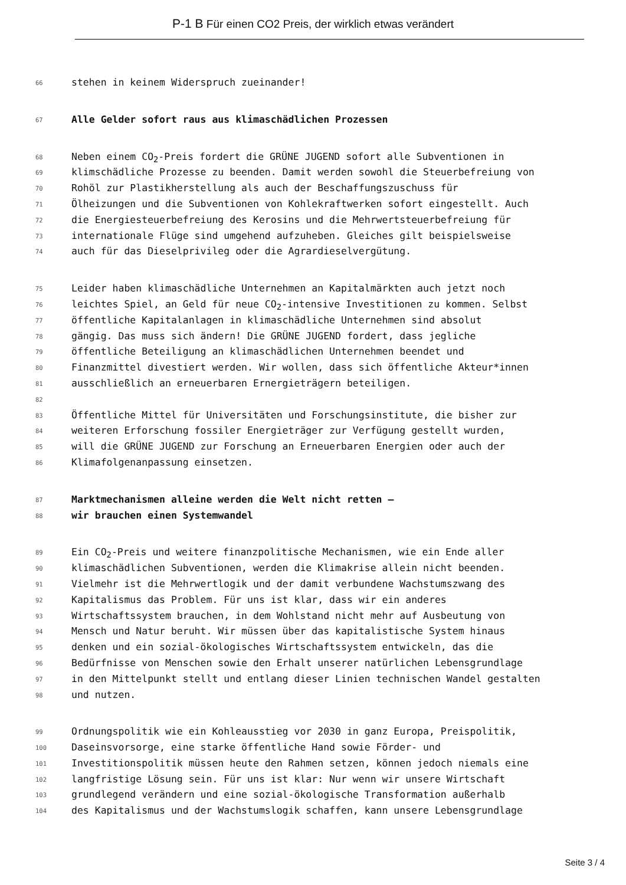P-1 B Für einen CO2 Preis, der wirklich etwas verändert
66 stehen in keinem Widerspruch zueinander!
67 Alle Gelder sofort raus aus klimaschädlichen Prozessen
68 Neben einem CO<sub>2</sub>-Preis fordert die GRÜNE JUGEND sofort alle Subventionen in
69 klimschädliche Prozesse zu beenden. Damit werden sowohl die Steuerbefreiung von
70 Rohöl zur Plastikherstellung als auch der Beschaffungszuschuss für
71 Ölheizungen und die Subventionen von Kohlekraftwerken sofort eingestellt. Auch
72 die Energiesteuerbefreiung des Kerosins und die Mehrwertsteuerbefreiung für
73 internationale Flüge sind umgehend aufzuheben. Gleiches gilt beispielsweise
74 auch für das Dieselprivileg oder die Agrardieselvergütung.
75 Leider haben klimaschädliche Unternehmen an Kapitalmärkten auch jetzt noch
76 leichtes Spiel, an Geld für neue CO<sub>2</sub>-intensive Investitionen zu kommen. Selbst
77 öffentliche Kapitalanlagen in klimaschädliche Unternehmen sind absolut
78 gängig. Das muss sich ändern! Die GRÜNE JUGEND fordert, dass jegliche
79 öffentliche Beteiligung an klimaschädlichen Unternehmen beendet und
80 Finanzmittel divestiert werden. Wir wollen, dass sich öffentliche Akteur*innen
81 ausschließlich an erneuerbaren Ernergieträgern beteiligen.
82
83 Öffentliche Mittel für Universitäten und Forschungsinstitute, die bisher zur
84 weiteren Erforschung fossiler Energieträger zur Verfügung gestellt wurden,
85 will die GRÜNE JUGEND zur Forschung an Erneuerbaren Energien oder auch der
86 Klimafolgenanpassung einsetzen.
87 Marktmechanismen alleine werden die Welt nicht retten –
88 wir brauchen einen Systemwandel
89 Ein CO<sub>2</sub>-Preis und weitere finanzpolitische Mechanismen, wie ein Ende aller
90 klimaschädlichen Subventionen, werden die Klimakrise allein nicht beenden.
91 Vielmehr ist die Mehrwertlogik und der damit verbundene Wachstumszwang des
92 Kapitalismus das Problem. Für uns ist klar, dass wir ein anderes
93 Wirtschaftssystem brauchen, in dem Wohlstand nicht mehr auf Ausbeutung von
94 Mensch und Natur beruht. Wir müssen über das kapitalistische System hinaus
95 denken und ein sozial-ökologisches Wirtschaftssystem entwickeln, das die
96 Bedürfnisse von Menschen sowie den Erhalt unserer natürlichen Lebensgrundlage
97 in den Mittelpunkt stellt und entlang dieser Linien technischen Wandel gestalten
98 und nutzen.
99 Ordnungspolitik wie ein Kohleausstieg vor 2030 in ganz Europa, Preispolitik,
100 Daseinsvorsorge, eine starke öffentliche Hand sowie Förder- und
101 Investitionspolitik müssen heute den Rahmen setzen, können jedoch niemals eine
102 langfristige Lösung sein. Für uns ist klar: Nur wenn wir unsere Wirtschaft
103 grundlegend verändern und eine sozial-ökologische Transformation außerhalb
104 des Kapitalismus und der Wachstumslogik schaffen, kann unsere Lebensgrundlage
Seite 3 / 4